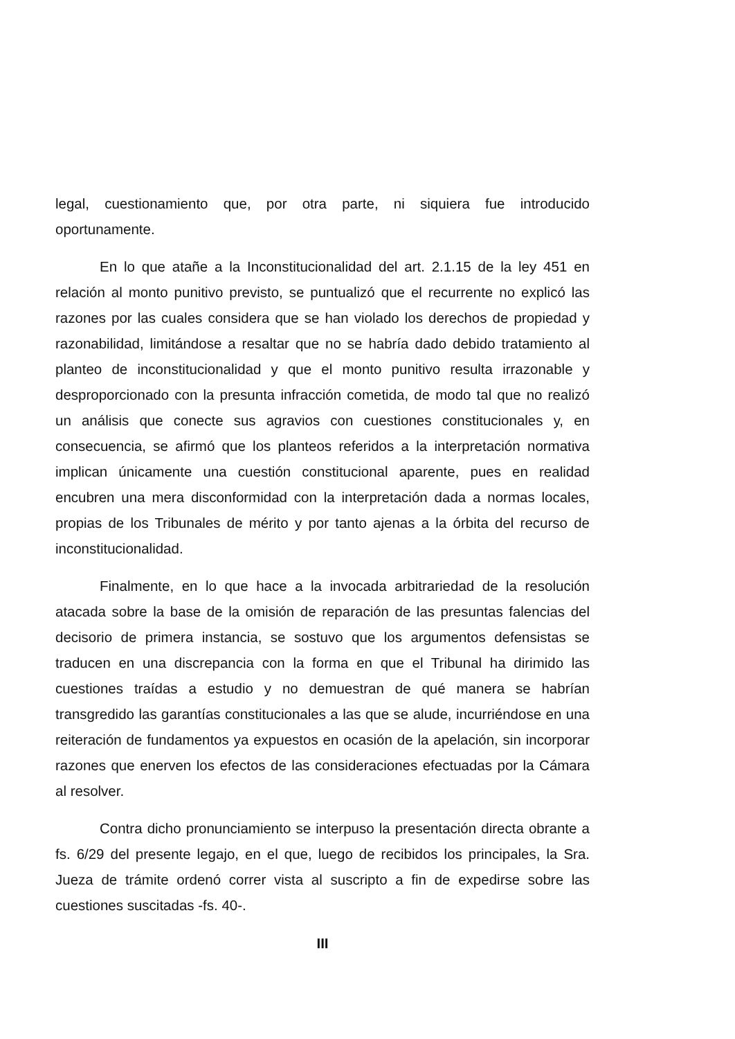legal, cuestionamiento que, por otra parte, ni siquiera fue introducido oportunamente.
En lo que atañe a la Inconstitucionalidad del art. 2.1.15 de la ley 451 en relación al monto punitivo previsto, se puntualizó que el recurrente no explicó las razones por las cuales considera que se han violado los derechos de propiedad y razonabilidad, limitándose a resaltar que no se habría dado debido tratamiento al planteo de inconstitucionalidad y que el monto punitivo resulta irrazonable y desproporcionado con la presunta infracción cometida, de modo tal que no realizó un análisis que conecte sus agravios con cuestiones constitucionales y, en consecuencia, se afirmó que los planteos referidos a la interpretación normativa implican únicamente una cuestión constitucional aparente, pues en realidad encubren una mera disconformidad con la interpretación dada a normas locales, propias de los Tribunales de mérito y por tanto ajenas a la órbita del recurso de inconstitucionalidad.
Finalmente, en lo que hace a la invocada arbitrariedad de la resolución atacada sobre la base de la omisión de reparación de las presuntas falencias del decisorio de primera instancia, se sostuvo que los argumentos defensistas se traducen en una discrepancia con la forma en que el Tribunal ha dirimido las cuestiones traídas a estudio y no demuestran de qué manera se habrían transgredido las garantías constitucionales a las que se alude, incurriéndose en una reiteración de fundamentos ya expuestos en ocasión de la apelación, sin incorporar razones que enerven los efectos de las consideraciones efectuadas por la Cámara al resolver.
Contra dicho pronunciamiento se interpuso la presentación directa obrante a fs. 6/29 del presente legajo, en el que, luego de recibidos los principales, la Sra. Jueza de trámite ordenó correr vista al suscripto a fin de expedirse sobre las cuestiones suscitadas -fs. 40-.
III